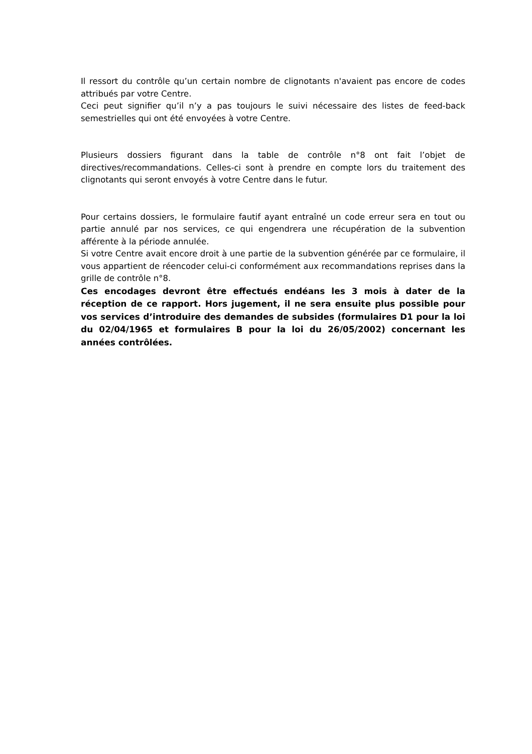Il ressort du contrôle qu’un certain nombre de clignotants n'avaient pas encore de codes attribués par votre Centre.
Ceci peut signifier qu’il n’y a pas toujours le suivi nécessaire des listes de feed-back semestrielles qui ont été envoyées à votre Centre.
Plusieurs dossiers figurant dans la table de contrôle n°8 ont fait l’objet de directives/recommandations. Celles-ci sont à prendre en compte lors du traitement des clignotants qui seront envoyés à votre Centre dans le futur.
Pour certains dossiers, le formulaire fautif ayant entraîné un code erreur sera en tout ou partie annulé par nos services, ce qui engendrera une récupération de la subvention afférente à la période annulée.
Si votre Centre avait encore droit à une partie de la subvention générée par ce formulaire, il vous appartient de réencoder celui-ci conformément aux recommandations reprises dans la grille de contrôle n°8.
Ces encodages devront être effectués endéans les 3 mois à dater de la réception de ce rapport. Hors jugement, il ne sera ensuite plus possible pour vos services d’introduire des demandes de subsides (formulaires D1 pour la loi du 02/04/1965 et formulaires B pour la loi du 26/05/2002) concernant les années contrôlées.